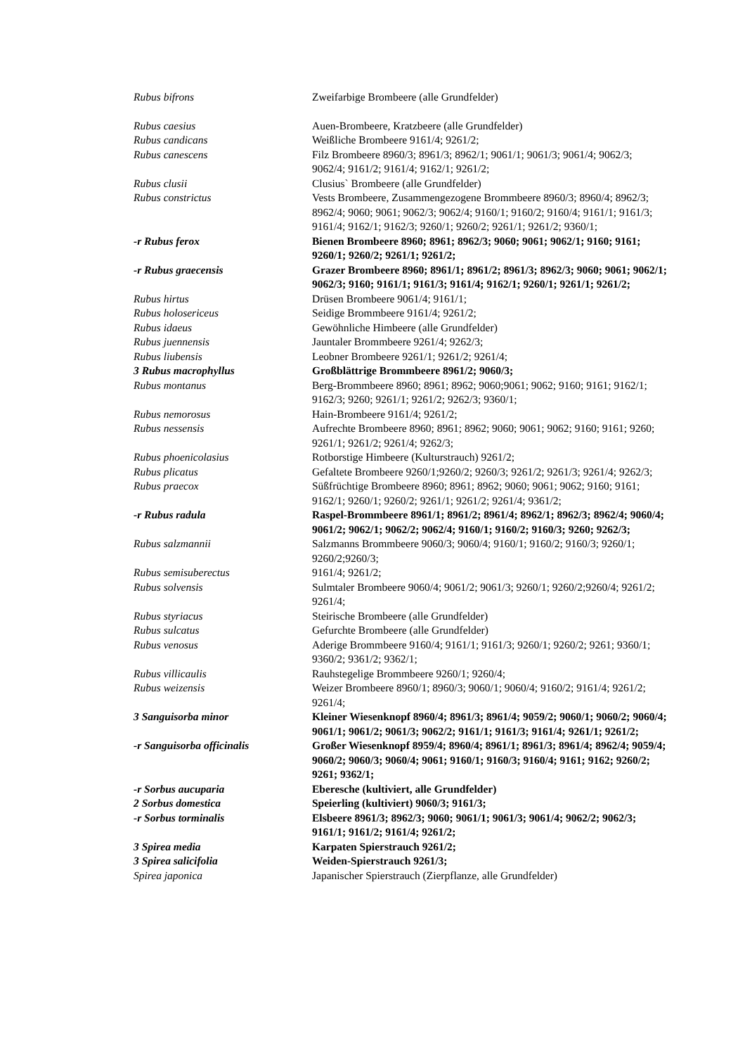Rubus bifrons Zweifarbige Brombeere (alle Grundfelder)
Rubus caesius Auen-Brombeere, Kratzbeere (alle Grundfelder)
Rubus candicans Weißliche Brombeere 9161/4; 9261/2;
Rubus canescens Filz Brombeere 8960/3; 8961/3; 8962/1; 9061/1; 9061/3; 9061/4; 9062/3; 9062/4; 9161/2; 9161/4; 9162/1; 9261/2;
Rubus clusii Clusius` Brombeere (alle Grundfelder)
Rubus constrictus Vests Brombeere, Zusammengezogene Brommbeere 8960/3; 8960/4; 8962/3; 8962/4; 9060; 9061; 9062/3; 9062/4; 9160/1; 9160/2; 9160/4; 9161/1; 9161/3; 9161/4; 9162/1; 9162/3; 9260/1; 9260/2; 9261/1; 9261/2; 9360/1;
-r Rubus ferox Bienen Brombeere 8960; 8961; 8962/3; 9060; 9061; 9062/1; 9160; 9161; 9260/1; 9260/2; 9261/1; 9261/2;
-r Rubus graecensis Grazer Brombeere 8960; 8961/1; 8961/2; 8961/3; 8962/3; 9060; 9061; 9062/1; 9062/3; 9160; 9161/1; 9161/3; 9161/4; 9162/1; 9260/1; 9261/1; 9261/2;
Rubus hirtus Drüsen Brombeere 9061/4; 9161/1;
Rubus holosericeus Seidige Brommbeere 9161/4; 9261/2;
Rubus idaeus Gewöhnliche Himbeere (alle Grundfelder)
Rubus juennensis Jauntaler Brommbeere 9261/4; 9262/3;
Rubus liubensis Leobner Brombeere 9261/1; 9261/2; 9261/4;
3 Rubus macrophyllus Großblättrige Brommbeere 8961/2; 9060/3;
Rubus montanus Berg-Brommbeere 8960; 8961; 8962; 9060;9061; 9062; 9160; 9161; 9162/1; 9162/3; 9260; 9261/1; 9261/2; 9262/3; 9360/1;
Rubus nemorosus Hain-Brombeere 9161/4; 9261/2;
Rubus nessensis Aufrechte Brombeere 8960; 8961; 8962; 9060; 9061; 9062; 9160; 9161; 9260; 9261/1; 9261/2; 9261/4; 9262/3;
Rubus phoenicolasius Rotborstige Himbeere (Kulturstrauch) 9261/2;
Rubus plicatus Gefaltete Brombeere 9260/1;9260/2; 9260/3; 9261/2; 9261/3; 9261/4; 9262/3;
Rubus praecox Süßfrüchtige Brombeere 8960; 8961; 8962; 9060; 9061; 9062; 9160; 9161; 9162/1; 9260/1; 9260/2; 9261/1; 9261/2; 9261/4; 9361/2;
-r Rubus radula Raspel-Brommbeere 8961/1; 8961/2; 8961/4; 8962/1; 8962/3; 8962/4; 9060/4; 9061/2; 9062/1; 9062/2; 9062/4; 9160/1; 9160/2; 9160/3; 9260; 9262/3;
Rubus salzmannii Salzmanns Brommbeere 9060/3; 9060/4; 9160/1; 9160/2; 9160/3; 9260/1; 9260/2;9260/3;
Rubus semisuberectus 9161/4; 9261/2;
Rubus solvensis Sulmtaler Brombeere 9060/4; 9061/2; 9061/3; 9260/1; 9260/2;9260/4; 9261/2; 9261/4;
Rubus styriacus Steirische Brombeere (alle Grundfelder)
Rubus sulcatus Gefurchte Brombeere (alle Grundfelder)
Rubus venosus Aderige Brommbeere 9160/4; 9161/1; 9161/3; 9260/1; 9260/2; 9261; 9360/1; 9360/2; 9361/2; 9362/1;
Rubus villicaulis Rauhstegelige Brommbeere 9260/1; 9260/4;
Rubus weizensis Weizer Brombeere 8960/1; 8960/3; 9060/1; 9060/4; 9160/2; 9161/4; 9261/2; 9261/4;
3 Sanguisorba minor Kleiner Wiesenknopf 8960/4; 8961/3; 8961/4; 9059/2; 9060/1; 9060/2; 9060/4; 9061/1; 9061/2; 9061/3; 9062/2; 9161/1; 9161/3; 9161/4; 9261/1; 9261/2;
-r Sanguisorba officinalis Großer Wiesenknopf 8959/4; 8960/4; 8961/1; 8961/3; 8961/4; 8962/4; 9059/4; 9060/2; 9060/3; 9060/4; 9061; 9160/1; 9160/3; 9160/4; 9161; 9162; 9260/2; 9261; 9362/1;
-r Sorbus aucuparia Eberesche (kultiviert, alle Grundfelder)
2 Sorbus domestica Speierling (kultiviert) 9060/3; 9161/3;
-r Sorbus torminalis Elsbeere 8961/3; 8962/3; 9060; 9061/1; 9061/3; 9061/4; 9062/2; 9062/3; 9161/1; 9161/2; 9161/4; 9261/2;
3 Spirea media Karpaten Spierstrauch 9261/2;
3 Spirea salicifolia Weiden-Spierstrauch 9261/3;
Spirea japonica Japanischer Spierstrauch (Zierpflanze, alle Grundfelder)